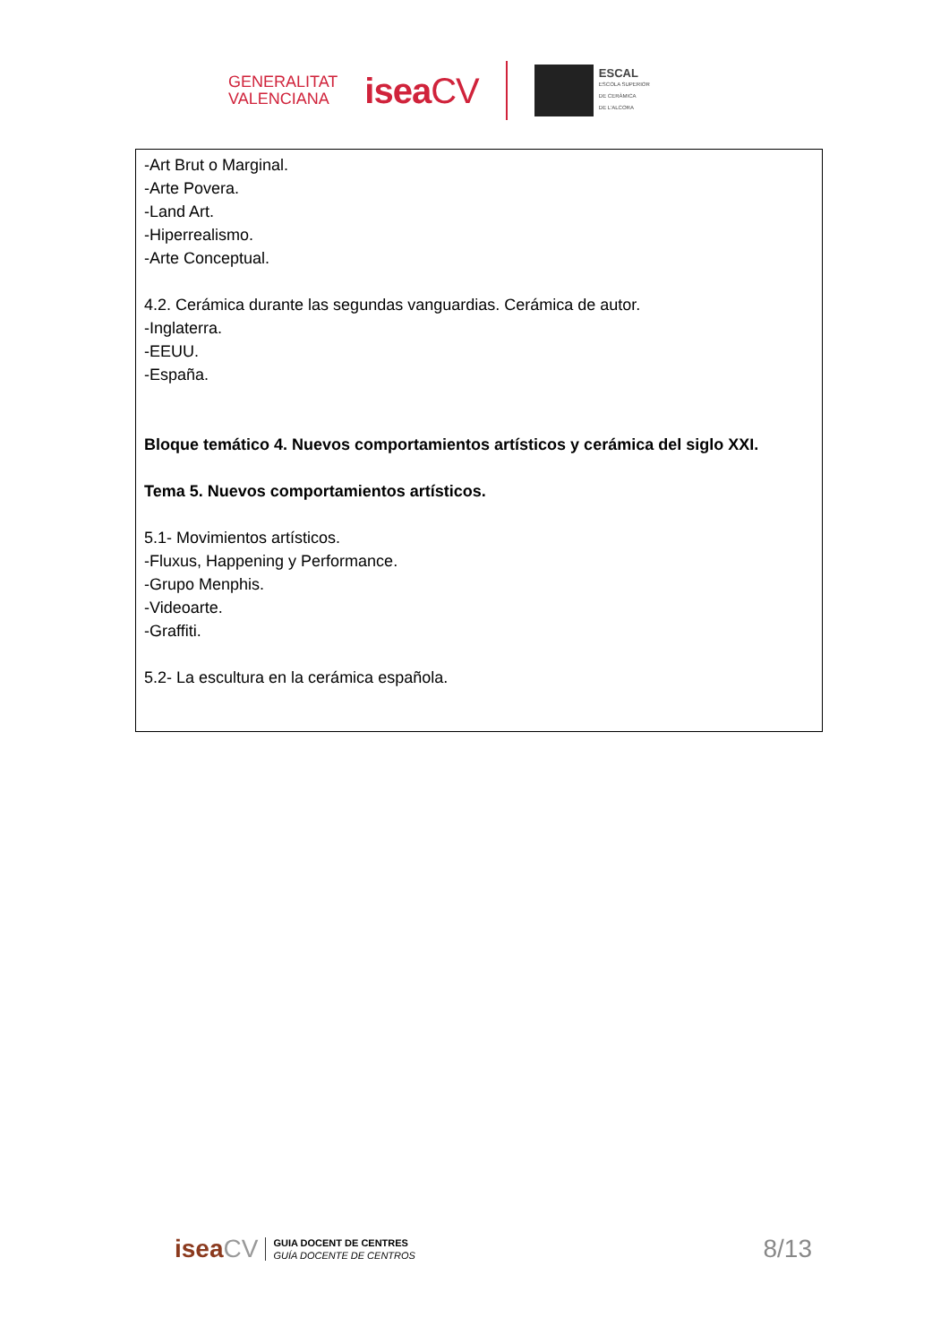GENERALITAT
VALENCIANA
iseaCV
ESCAL
ESCOLA SUPERIOR
DE CERÀMICA
DE L'ALCORA
-Art Brut o Marginal.
-Arte Povera.
-Land Art.
-Hiperrealismo.
-Arte Conceptual.
4.2. Cerámica durante las segundas vanguardias. Cerámica de autor.
-Inglaterra.
-EEUU.
-España.
Bloque temático 4. Nuevos comportamientos artísticos y cerámica del siglo XXI.
Tema 5. Nuevos comportamientos artísticos.
5.1- Movimientos artísticos.
-Fluxus, Happening y Performance.
-Grupo Menphis.
-Videoarte.
-Graffiti.
5.2- La escultura en la cerámica española.
iseaCV
GUIA DOCENT DE CENTRES
GUÍA DOCENTE DE CENTROS
8/13